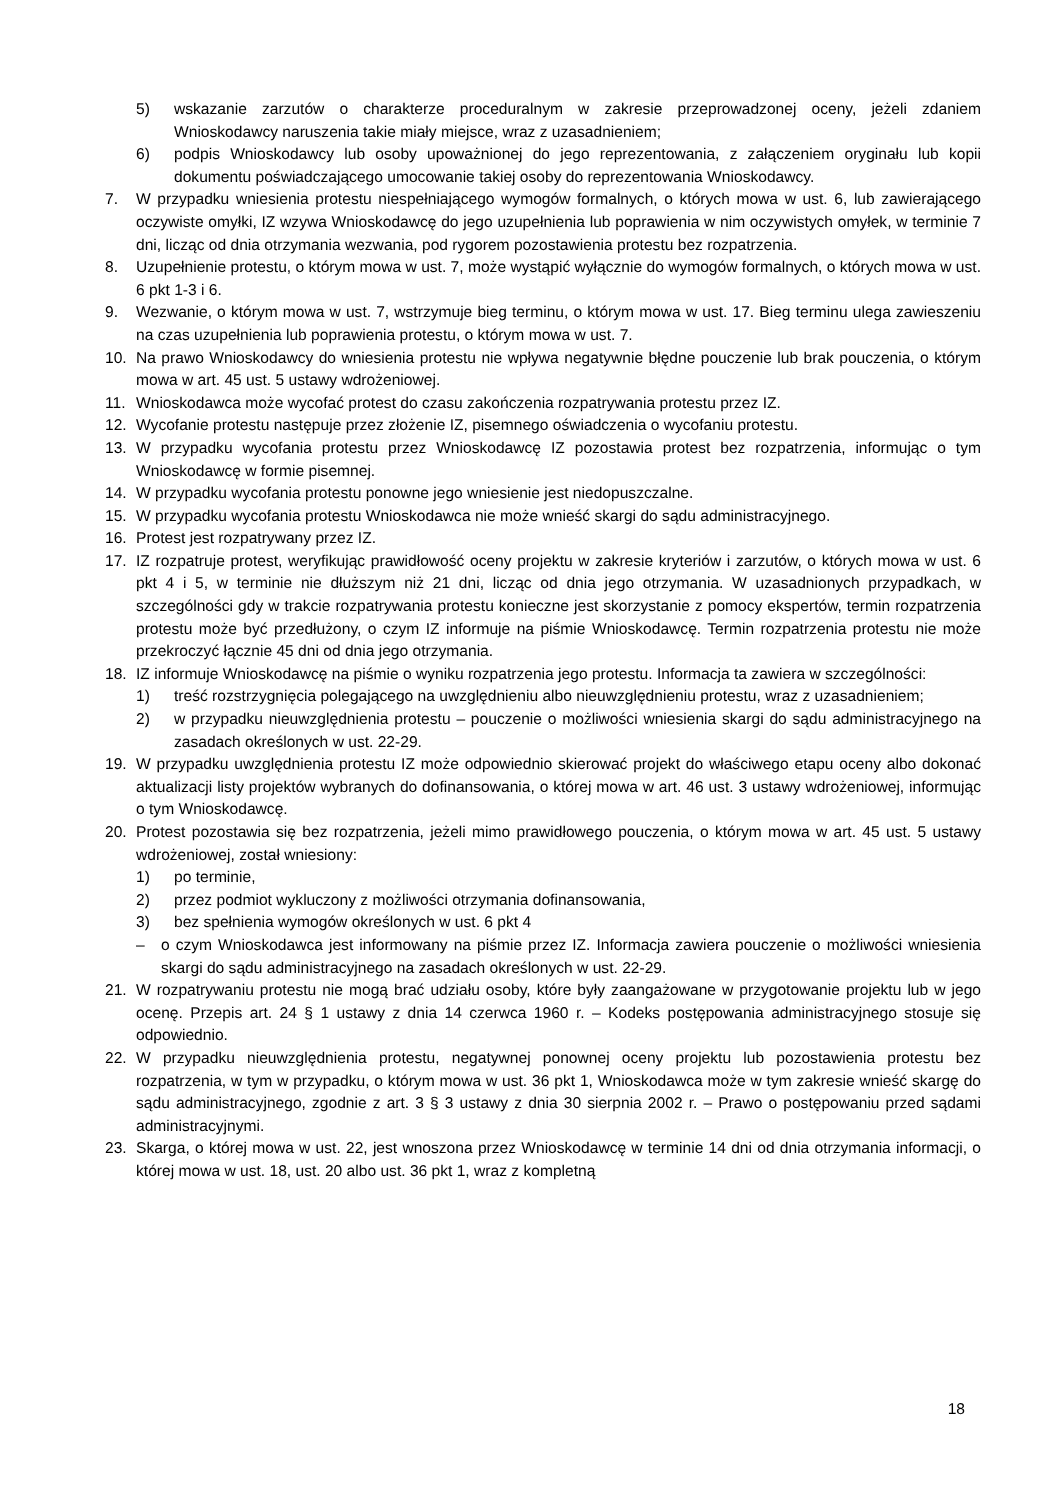5) wskazanie zarzutów o charakterze proceduralnym w zakresie przeprowadzonej oceny, jeżeli zdaniem Wnioskodawcy naruszenia takie miały miejsce, wraz z uzasadnieniem;
6) podpis Wnioskodawcy lub osoby upoważnionej do jego reprezentowania, z załączeniem oryginału lub kopii dokumentu poświadczającego umocowanie takiej osoby do reprezentowania Wnioskodawcy.
7. W przypadku wniesienia protestu niespełniającego wymogów formalnych, o których mowa w ust. 6, lub zawierającego oczywiste omyłki, IZ wzywa Wnioskodawcę do jego uzupełnienia lub poprawienia w nim oczywistych omyłek, w terminie 7 dni, licząc od dnia otrzymania wezwania, pod rygorem pozostawienia protestu bez rozpatrzenia.
8. Uzupełnienie protestu, o którym mowa w ust. 7, może wystąpić wyłącznie do wymogów formalnych, o których mowa w ust. 6 pkt 1-3 i 6.
9. Wezwanie, o którym mowa w ust. 7, wstrzymuje bieg terminu, o którym mowa w ust. 17. Bieg terminu ulega zawieszeniu na czas uzupełnienia lub poprawienia protestu, o którym mowa w ust. 7.
10. Na prawo Wnioskodawcy do wniesienia protestu nie wpływa negatywnie błędne pouczenie lub brak pouczenia, o którym mowa w art. 45 ust. 5 ustawy wdrożeniowej.
11. Wnioskodawca może wycofać protest do czasu zakończenia rozpatrywania protestu przez IZ.
12. Wycofanie protestu następuje przez złożenie IZ, pisemnego oświadczenia o wycofaniu protestu.
13. W przypadku wycofania protestu przez Wnioskodawcę IZ pozostawia protest bez rozpatrzenia, informując o tym Wnioskodawcę w formie pisemnej.
14. W przypadku wycofania protestu ponowne jego wniesienie jest niedopuszczalne.
15. W przypadku wycofania protestu Wnioskodawca nie może wnieść skargi do sądu administracyjnego.
16. Protest jest rozpatrywany przez IZ.
17. IZ rozpatruje protest, weryfikując prawidłowość oceny projektu w zakresie kryteriów i zarzutów, o których mowa w ust. 6 pkt 4 i 5, w terminie nie dłuższym niż 21 dni, licząc od dnia jego otrzymania. W uzasadnionych przypadkach, w szczególności gdy w trakcie rozpatrywania protestu konieczne jest skorzystanie z pomocy ekspertów, termin rozpatrzenia protestu może być przedłużony, o czym IZ informuje na piśmie Wnioskodawcę. Termin rozpatrzenia protestu nie może przekroczyć łącznie 45 dni od dnia jego otrzymania.
18. IZ informuje Wnioskodawcę na piśmie o wyniku rozpatrzenia jego protestu. Informacja ta zawiera w szczególności:
1) treść rozstrzygnięcia polegającego na uwzględnieniu albo nieuwzględnieniu protestu, wraz z uzasadnieniem;
2) w przypadku nieuwzględnienia protestu – pouczenie o możliwości wniesienia skargi do sądu administracyjnego na zasadach określonych w ust. 22-29.
19. W przypadku uwzględnienia protestu IZ może odpowiednio skierować projekt do właściwego etapu oceny albo dokonać aktualizacji listy projektów wybranych do dofinansowania, o której mowa w art. 46 ust. 3 ustawy wdrożeniowej, informując o tym Wnioskodawcę.
20. Protest pozostawia się bez rozpatrzenia, jeżeli mimo prawidłowego pouczenia, o którym mowa w art. 45 ust. 5 ustawy wdrożeniowej, został wniesiony:
1) po terminie,
2) przez podmiot wykluczony z możliwości otrzymania dofinansowania,
3) bez spełnienia wymogów określonych w ust. 6 pkt 4
– o czym Wnioskodawca jest informowany na piśmie przez IZ. Informacja zawiera pouczenie o możliwości wniesienia skargi do sądu administracyjnego na zasadach określonych w ust. 22-29.
21. W rozpatrywaniu protestu nie mogą brać udziału osoby, które były zaangażowane w przygotowanie projektu lub w jego ocenę. Przepis art. 24 § 1 ustawy z dnia 14 czerwca 1960 r. – Kodeks postępowania administracyjnego stosuje się odpowiednio.
22. W przypadku nieuwzględnienia protestu, negatywnej ponownej oceny projektu lub pozostawienia protestu bez rozpatrzenia, w tym w przypadku, o którym mowa w ust. 36 pkt 1, Wnioskodawca może w tym zakresie wnieść skargę do sądu administracyjnego, zgodnie z art. 3 § 3 ustawy z dnia 30 sierpnia 2002 r. – Prawo o postępowaniu przed sądami administracyjnymi.
23. Skarga, o której mowa w ust. 22, jest wnoszona przez Wnioskodawcę w terminie 14 dni od dnia otrzymania informacji, o której mowa w ust. 18, ust. 20 albo ust. 36 pkt 1, wraz z kompletną
18